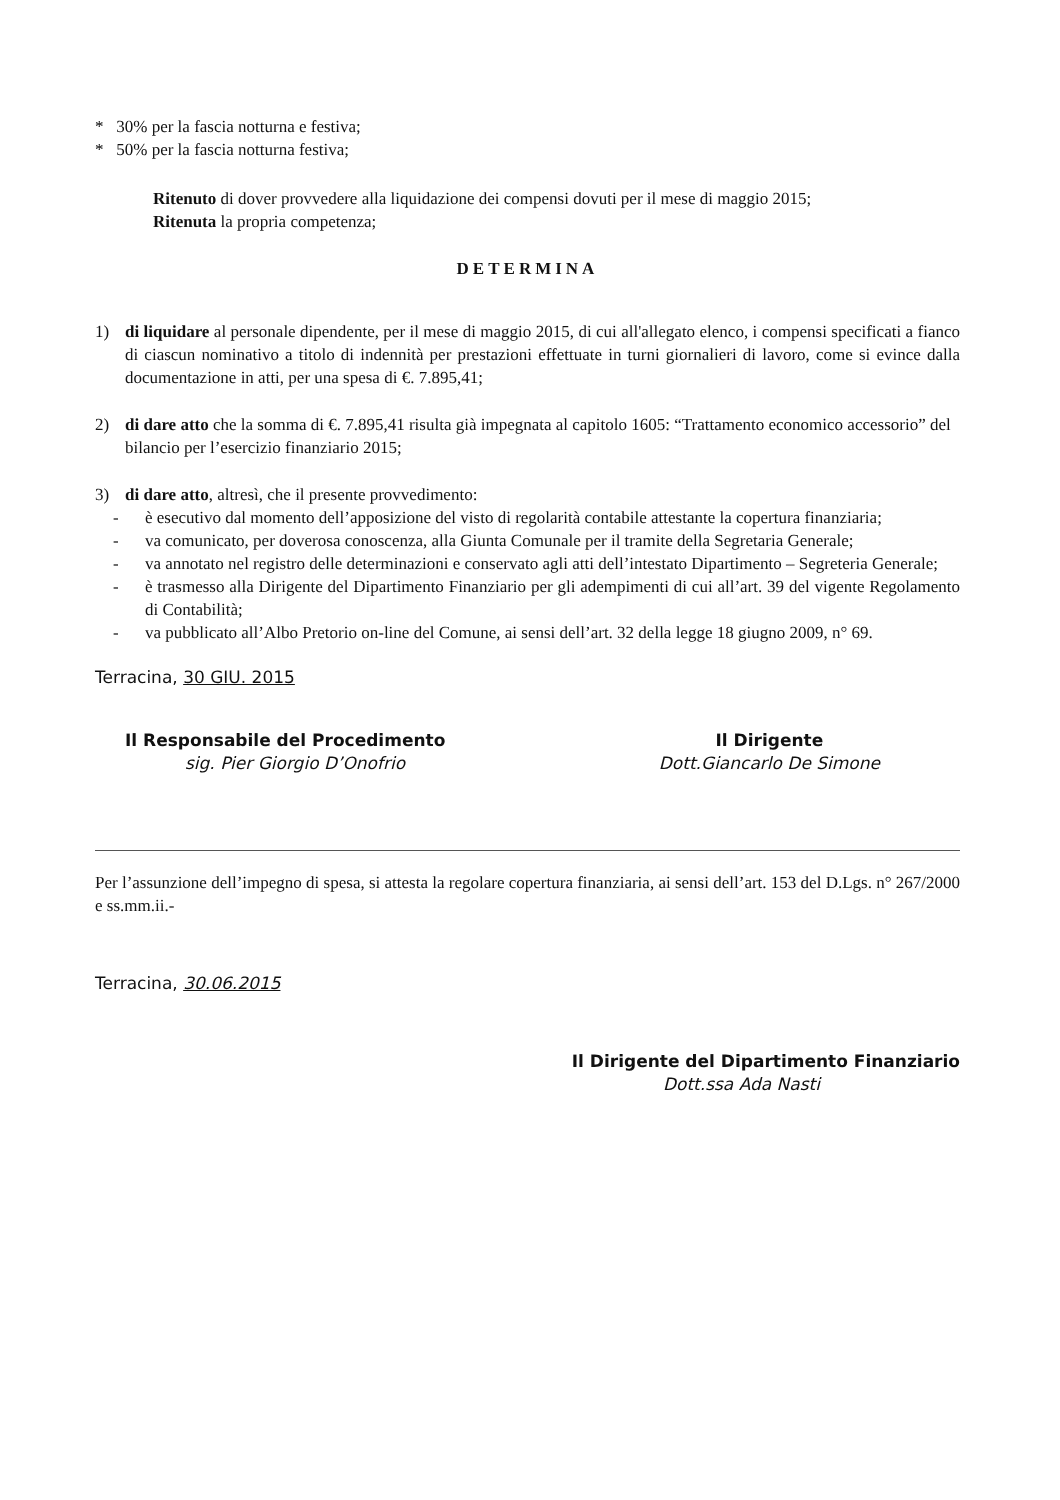* 30% per la fascia notturna e festiva;
* 50% per la fascia notturna festiva;
Ritenuto di dover provvedere alla liquidazione dei compensi dovuti per il mese di maggio 2015;
Ritenuta la propria competenza;
DETERMINA
1) di liquidare al personale dipendente, per il mese di maggio 2015, di cui all'allegato elenco, i compensi specificati a fianco di ciascun nominativo a titolo di indennità per prestazioni effettuate in turni giornalieri di lavoro, come si evince dalla documentazione in atti, per una spesa di €. 7.895,41;
2) di dare atto che la somma di €. 7.895,41 risulta già impegnata al capitolo 1605: “Trattamento economico accessorio” del bilancio per l’esercizio finanziario 2015;
3) di dare atto, altresì, che il presente provvedimento:
- è esecutivo dal momento dell’apposizione del visto di regolarità contabile attestante la copertura finanziaria;
- va comunicato, per doverosa conoscenza, alla Giunta Comunale per il tramite della Segretaria Generale;
- va annotato nel registro delle determinazioni e conservato agli atti dell’intestato Dipartimento – Segreteria Generale;
- è trasmesso alla Dirigente del Dipartimento Finanziario per gli adempimenti di cui all’art. 39 del vigente Regolamento di Contabilità;
- va pubblicato all’Albo Pretorio on-line del Comune, ai sensi dell’art. 32 della legge 18 giugno 2009, n° 69.
Terracina, 30 GIU. 2015
Il Responsabile del Procedimento
sig. Pier Giorgio D’Onofrio
Il Dirigente
Dott.Giancarlo De Simone
Per l’assunzione dell’impegno di spesa, si attesta la regolare copertura finanziaria, ai sensi dell’art. 153 del D.Lgs. n° 267/2000 e ss.mm.ii.-
Terracina, 30.06.2015
Il Dirigente del Dipartimento Finanziario
Dott.ssa Ada Nasti